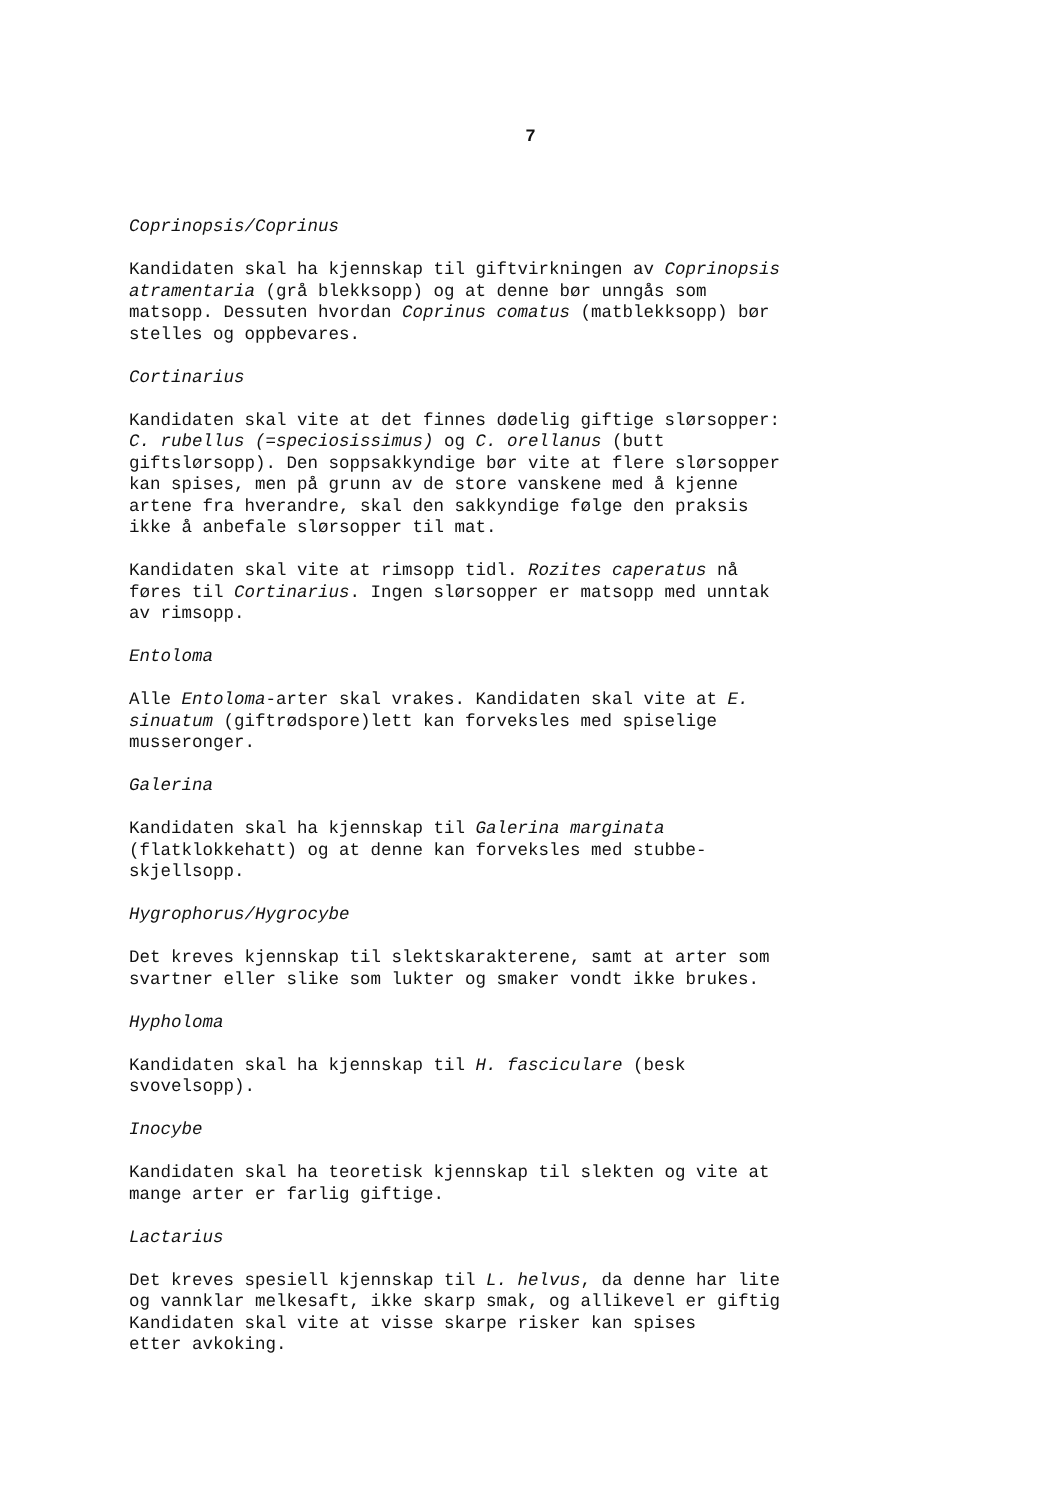7
Coprinopsis/Coprinus
Kandidaten skal ha kjennskap til giftvirkningen av Coprinopsis atramentaria (grå blekksopp) og at denne bør unngås som matsopp. Dessuten hvordan Coprinus comatus (matblekksopp) bør stelles og oppbevares.
Cortinarius
Kandidaten skal vite at det finnes dødelig giftige slørsopper: C. rubellus (=speciosissimus) og C. orellanus (butt giftslørsopp). Den soppsakkyndige bør vite at flere slørsopper kan spises, men på grunn av de store vanskene med å kjenne artene fra hverandre, skal den sakkyndige følge den praksis ikke å anbefale slørsopper til mat.
Kandidaten skal vite at rimsopp tidl. Rozites caperatus nå føres til Cortinarius. Ingen slørsopper er matsopp med unntak av rimsopp.
Entoloma
Alle Entoloma-arter skal vrakes. Kandidaten skal vite at E. sinuatum (giftrødspore)lett kan forveksles med spiselige musseronger.
Galerina
Kandidaten skal ha kjennskap til Galerina marginata (flatklokkehatt) og at denne kan forveksles med stubbe- skjellsopp.
Hygrophorus/Hygrocybe
Det kreves kjennskap til slektskarakterene, samt at arter som svartner eller slike som lukter og smaker vondt ikke brukes.
Hypholoma
Kandidaten skal ha kjennskap til H. fasciculare (besk svovelsopp).
Inocybe
Kandidaten skal ha teoretisk kjennskap til slekten og vite at mange arter er farlig giftige.
Lactarius
Det kreves spesiell kjennskap til L. helvus, da denne har lite og vannklar melkesaft, ikke skarp smak, og allikevel er giftig Kandidaten skal vite at visse skarpe risker kan spises etter avkoking.